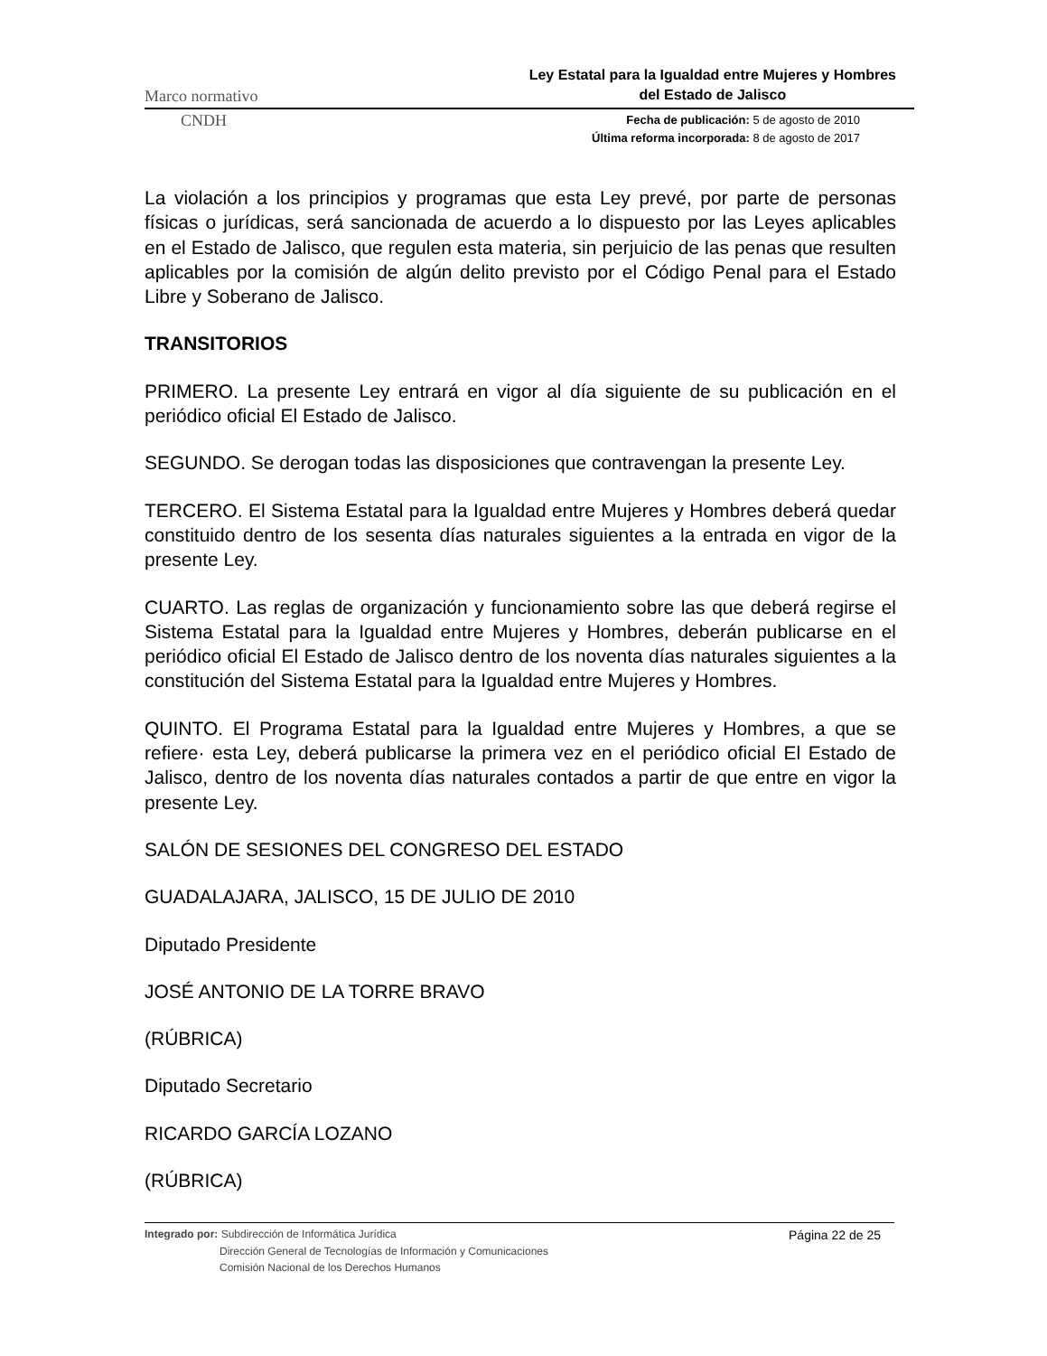Marco normativo Ley Estatal para la Igualdad entre Mujeres y Hombres
del Estado de Jalisco
CNDH Fecha de publicación: 5 de agosto de 2010
Última reforma incorporada: 8 de agosto de 2017
La violación a los principios y programas que esta Ley prevé, por parte de personas físicas o jurídicas, será sancionada de acuerdo a lo dispuesto por las Leyes aplicables en el Estado de Jalisco, que regulen esta materia, sin perjuicio de las penas que resulten aplicables por la comisión de algún delito previsto por el Código Penal para el Estado Libre y Soberano de Jalisco.
TRANSITORIOS
PRIMERO. La presente Ley entrará en vigor al día siguiente de su publicación en el periódico oficial El Estado de Jalisco.
SEGUNDO. Se derogan todas las disposiciones que contravengan la presente Ley.
TERCERO. El Sistema Estatal para la Igualdad entre Mujeres y Hombres deberá quedar constituido dentro de los sesenta días naturales siguientes a la entrada en vigor de la presente Ley.
CUARTO. Las reglas de organización y funcionamiento sobre las que deberá regirse el Sistema Estatal para la Igualdad entre Mujeres y Hombres, deberán publicarse en el periódico oficial El Estado de Jalisco dentro de los noventa días naturales siguientes a la constitución del Sistema Estatal para la Igualdad entre Mujeres y Hombres.
QUINTO. El Programa Estatal para la Igualdad entre Mujeres y Hombres, a que se refiere· esta Ley, deberá publicarse la primera vez en el periódico oficial El Estado de Jalisco, dentro de los noventa días naturales contados a partir de que entre en vigor la presente Ley.
SALÓN DE SESIONES DEL CONGRESO DEL ESTADO
GUADALAJARA, JALISCO, 15 DE JULIO DE 2010
Diputado Presidente
JOSÉ ANTONIO DE LA TORRE BRAVO
(RÚBRICA)
Diputado Secretario
RICARDO GARCÍA LOZANO
(RÚBRICA)
Integrado por: Subdirección de Informática Jurídica
Dirección General de Tecnologías de Información y Comunicaciones
Comisión Nacional de los Derechos Humanos
Página 22 de 25